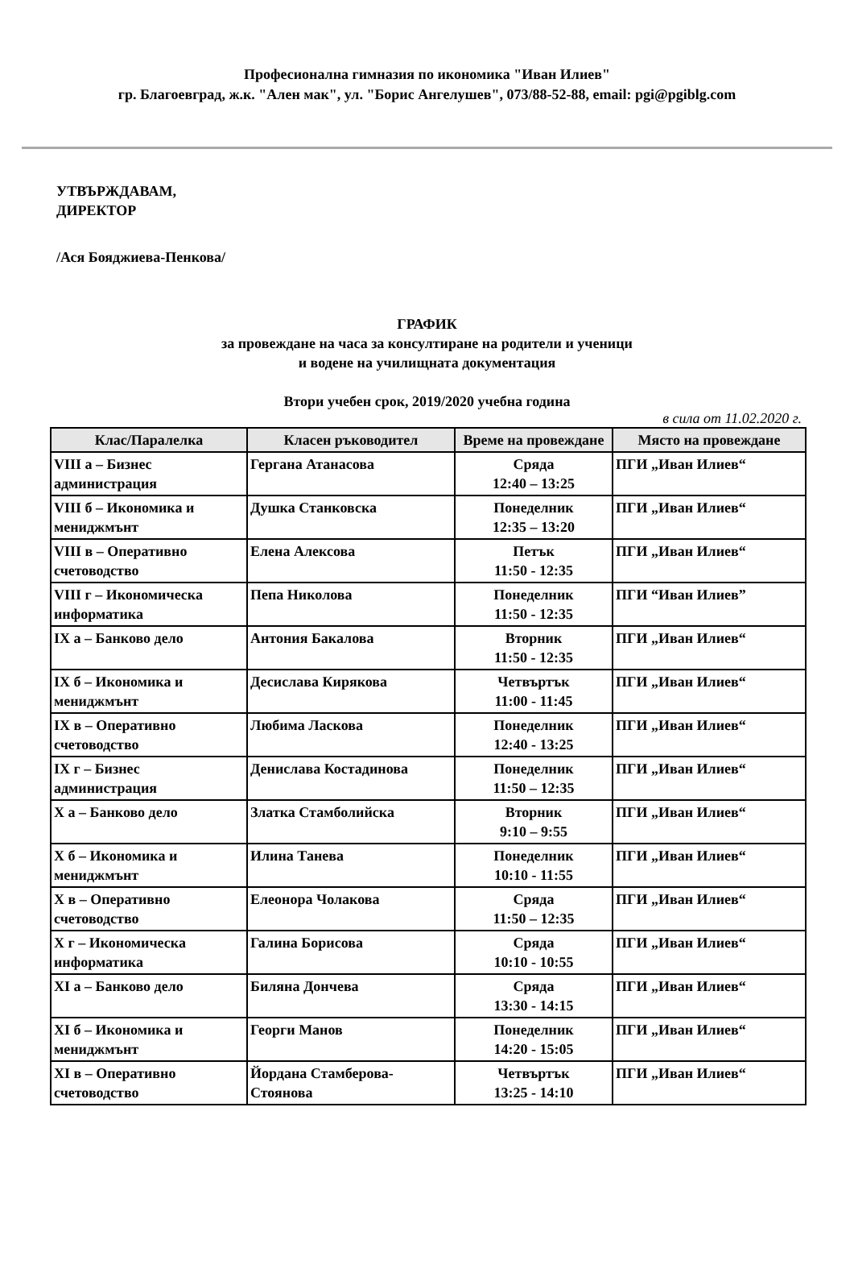Професионална гимназия по икономика "Иван Илиев"
гр. Благоевград, ж.к. "Ален мак", ул. "Борис Ангелушев", 073/88-52-88, email: pgi@pgiblg.com
УТВЪРЖДАВАМ,
ДИРЕКТОР
/Ася Бояджиева-Пенкова/
ГРАФИК
за провеждане на часа за консултиране на родители и ученици
и водене на училищната документация
Втори учебен срок, 2019/2020 учебна година
в сила от 11.02.2020 г.
| Клас/Паралелка | Класен ръководител | Време на провеждане | Място на провеждане |
| --- | --- | --- | --- |
| VIII а – Бизнес администрация | Гергана Атанасова | Сряда 12:40 – 13:25 | ПГИ „Иван Илиев“ |
| VIII б – Икономика и мениджмънт | Душка Станковска | Понеделник 12:35 – 13:20 | ПГИ „Иван Илиев“ |
| VIII в – Оперативно счетоводство | Елена Алексова | Петък 11:50 - 12:35 | ПГИ „Иван Илиев“ |
| VIII г – Икономическа информатика | Пепа Николова | Понеделник 11:50 - 12:35 | ПГИ “Иван Илиев” |
| IX а – Банково дело | Антония Бакалова | Вторник 11:50 - 12:35 | ПГИ „Иван Илиев“ |
| IX б – Икономика и мениджмънт | Десислава Кирякова | Четвъртък 11:00 - 11:45 | ПГИ „Иван Илиев“ |
| IX в – Оперативно счетоводство | Любима Ласкова | Понеделник 12:40 - 13:25 | ПГИ „Иван Илиев“ |
| IX г – Бизнес администрация | Денислава Костадинова | Понеделник 11:50 – 12:35 | ПГИ „Иван Илиев“ |
| X а – Банково дело | Златка Стамболийска | Вторник 9:10 – 9:55 | ПГИ „Иван Илиев“ |
| X б – Икономика и мениджмънт | Илина Танева | Понеделник 10:10 - 11:55 | ПГИ „Иван Илиев“ |
| X в – Оперативно счетоводство | Елеонора Чолакова | Сряда 11:50 – 12:35 | ПГИ „Иван Илиев“ |
| X г – Икономическа информатика | Галина Борисова | Сряда 10:10 - 10:55 | ПГИ „Иван Илиев“ |
| XI а – Банково дело | Биляна Дончева | Сряда 13:30 - 14:15 | ПГИ „Иван Илиев“ |
| XI б – Икономика и мениджмънт | Георги Манов | Понеделник 14:20 - 15:05 | ПГИ „Иван Илиев“ |
| XI в – Оперативно счетоводство | Йордана Стамберова-Стоянова | Четвъртък 13:25 - 14:10 | ПГИ „Иван Илиев“ |